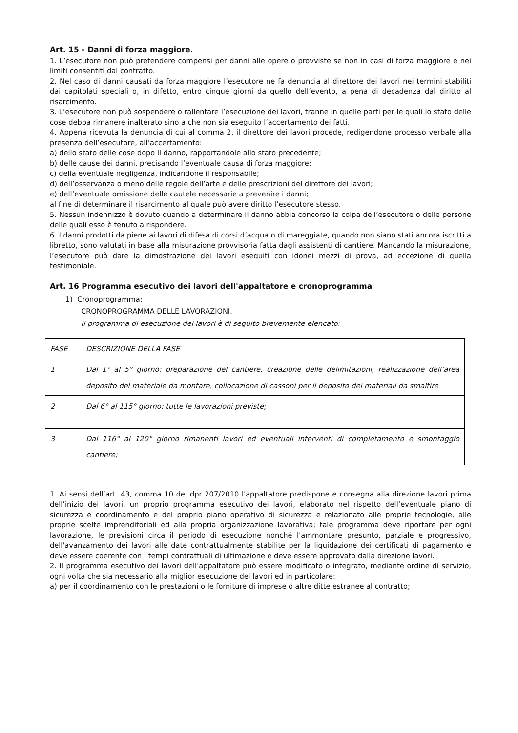Art. 15 - Danni di forza maggiore.
1. L’esecutore non può pretendere compensi per danni alle opere o provviste se non in casi di forza maggiore e nei limiti consentiti dal contratto.
2. Nel caso di danni causati da forza maggiore l’esecutore ne fa denuncia al direttore dei lavori nei termini stabiliti dai capitolati speciali o, in difetto, entro cinque giorni da quello dell’evento, a pena di decadenza dal diritto al risarcimento.
3. L’esecutore non può sospendere o rallentare l’esecuzione dei lavori, tranne in quelle parti per le quali lo stato delle cose debba rimanere inalterato sino a che non sia eseguito l’accertamento dei fatti.
4. Appena ricevuta la denuncia di cui al comma 2, il direttore dei lavori procede, redigendone processo verbale alla presenza dell’esecutore, all’accertamento:
a) dello stato delle cose dopo il danno, rapportandole allo stato precedente;
b) delle cause dei danni, precisando l’eventuale causa di forza maggiore;
c) della eventuale negligenza, indicandone il responsabile;
d) dell’osservanza o meno delle regole dell’arte e delle prescrizioni del direttore dei lavori;
e) dell’eventuale omissione delle cautele necessarie a prevenire i danni;
al fine di determinare il risarcimento al quale può avere diritto l’esecutore stesso.
5. Nessun indennizzo è dovuto quando a determinare il danno abbia concorso la colpa dell’esecutore o delle persone delle quali esso è tenuto a rispondere.
6. I danni prodotti da piene ai lavori di difesa di corsi d’acqua o di mareggiate, quando non siano stati ancora iscritti a libretto, sono valutati in base alla misurazione provvisoria fatta dagli assistenti di cantiere. Mancando la misurazione, l’esecutore può dare la dimostrazione dei lavori eseguiti con idonei mezzi di prova, ad eccezione di quella testimoniale.
Art. 16 Programma esecutivo dei lavori dell'appaltatore e cronoprogramma
1) Cronoprogramma:
CRONOPROGRAMMA DELLE LAVORAZIONI.
Il programma di esecuzione dei lavori è di seguito brevemente elencato:
| FASE | DESCRIZIONE DELLA FASE |
| 1 | Dal 1° al 5° giorno: preparazione del cantiere, creazione delle delimitazioni, realizzazione dell’area deposito del materiale da montare, collocazione di cassoni per il deposito dei materiali da smaltire |
| 2 | Dal 6° al 115° giorno: tutte le lavorazioni previste; |
| 3 | Dal 116° al 120° giorno rimanenti lavori ed eventuali interventi di completamento e smontaggio cantiere; |
1. Ai sensi dell’art. 43, comma 10 del dpr 207/2010 l'appaltatore predispone e consegna alla direzione lavori prima dell’inizio dei lavori, un proprio programma esecutivo dei lavori, elaborato nel rispetto dell’eventuale piano di sicurezza e coordinamento e del proprio piano operativo di sicurezza e relazionato alle proprie tecnologie, alle proprie scelte imprenditoriali ed alla propria organizzazione lavorativa; tale programma deve riportare per ogni lavorazione, le previsioni circa il periodo di esecuzione nonché l'ammontare presunto, parziale e progressivo, dell'avanzamento dei lavori alle date contrattualmente stabilite per la liquidazione dei certificati di pagamento e deve essere coerente con i tempi contrattuali di ultimazione e deve essere approvato dalla direzione lavori.
2. Il programma esecutivo dei lavori dell'appaltatore può essere modificato o integrato, mediante ordine di servizio, ogni volta che sia necessario alla miglior esecuzione dei lavori ed in particolare:
a) per il coordinamento con le prestazioni o le forniture di imprese o altre ditte estranee al contratto;